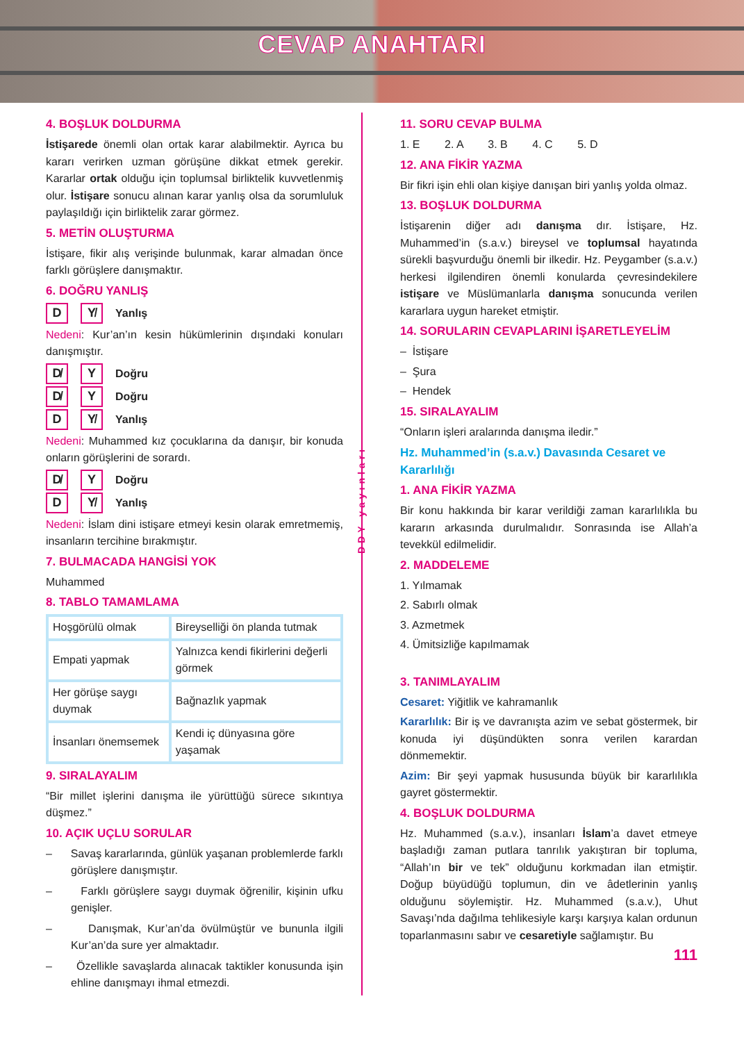CEVAP ANAHTARI
4. BOŞLUK DOLDURMA
İstişarede önemli olan ortak karar alabilmektir. Ayrıca bu kararı verirken uzman görüşüne dikkat etmek gerekir. Kararlar ortak olduğu için toplumsal birliktelik kuvvetlenmiş olur. İstişare sonucu alınan karar yanlış olsa da sorumluluk paylaşıldığı için birliktelik zarar görmez.
5. METİN OLUŞTURMA
İstişare, fikir alış verişinde bulunmak, karar almadan önce farklı görüşlere danışmaktır.
6. DOĞRU YANLIŞ
D Y̸ Yanlış
Nedeni: Kur’an’ın kesin hükümlerinin dışındaki konuları danışmıştır.
D̸ Y Doğru
D̸ Y Doğru
D Y̸ Yanlış
Nedeni: Muhammed kız çocuklarına da danışır, bir konuda onların görüşlerini de sorardı.
D̸ Y Doğru
D Y̸ Yanlış
Nedeni: İslam dini istişare etmeyi kesin olarak emretmemiş, insanların tercihine bırakmıştır.
7. BULMACADA HANGİSİ YOK
Muhammed
8. TABLO TAMAMLAMA
| Hoşgörülü olmak | Bireyselliği ön planda tutmak |
| Empati yapmak | Yalnızca kendi fikirlerini değerli görmek |
| Her görüşe saygı duymak | Bağnazlık yapmak |
| İnsanları önemsemek | Kendi iç dünyasına göre yaşamak |
9. SIRALAYALIM
“Bir millet işlerini danışma ile yürüttüğü sürece sıkıntıya düşmez.”
10. AÇIK UÇLU SORULAR
– Savaş kararlarında, günlük yaşanan problemlerde farklı görüşlere danışmıştır.
– Farklı görüşlere saygı duymak öğrenilir, kişinin ufku genişler.
– Danışmak, Kur’an’da övülmüştür ve bununla ilgili Kur’an’da sure yer almaktadır.
– Özellikle savaşlarda alınacak taktikler konusunda işin ehline danışmayı ihmal etmezdi.
DDY yayınları
11. SORU CEVAP BULMA
1. E 2. A 3. B 4. C 5. D
12. ANA FİKİR YAZMA
Bir fikri işin ehli olan kişiye danışan biri yanlış yolda olmaz.
13. BOŞLUK DOLDURMA
İstişarenin diğer adı danışma dır. İstişare, Hz. Muhammed’in (s.a.v.) bireysel ve toplumsal hayatında sürekli başvurduğu önemli bir ilkedir. Hz. Peygamber (s.a.v.) herkesi ilgilendiren önemli konularda çevresindekilere istişare ve Müslümanlarla danışma sonucunda verilen kararlara uygun hareket etmiştir.
14. SORULARIN CEVAPLARINI İŞARETLEYELİM
– İstişare
– Şura
– Hendek
15. SIRALAYALIM
“Onların işleri aralarında danışma iledir.”
Hz. Muhammed’in (s.a.v.) Davasında Cesaret ve Kararlılığı
1. ANA FİKİR YAZMA
Bir konu hakkında bir karar verildiği zaman kararlılıkla bu kararın arkasında durulmalıdır. Sonrasında ise Allah’a tevekkül edilmelidir.
2. MADDELEME
1. Yılmamak
2. Sabırlı olmak
3. Azmetmek
4. Ümitsizliğe kapılmamak
3. TANIMLAYALIM
Cesaret: Yiğitlik ve kahramanlık
Kararlılık: Bir iş ve davranışta azim ve sebat göstermek, bir konuda iyi düşündükten sonra verilen karardan dönmemektir.
Azim: Bir şeyi yapmak hususunda büyük bir kararlılıkla gayret göstermektir.
4. BOŞLUK DOLDURMA
Hz. Muhammed (s.a.v.), insanları İslam’a davet etmeye başladığı zaman putlara tanrılık yakıştıran bir topluma, “Allah’ın bir ve tek” olduğunu korkmadan ilan etmiştir. Doğup büyüdüğü toplumun, din ve âdetlerinin yanlış olduğunu söylemiştir. Hz. Muhammed (s.a.v.), Uhut Savaşı’nda dağılma tehlikesiyle karşı karşıya kalan ordunun toparlanmasını sabır ve cesaretiyle sağlamıştır. Bu
111